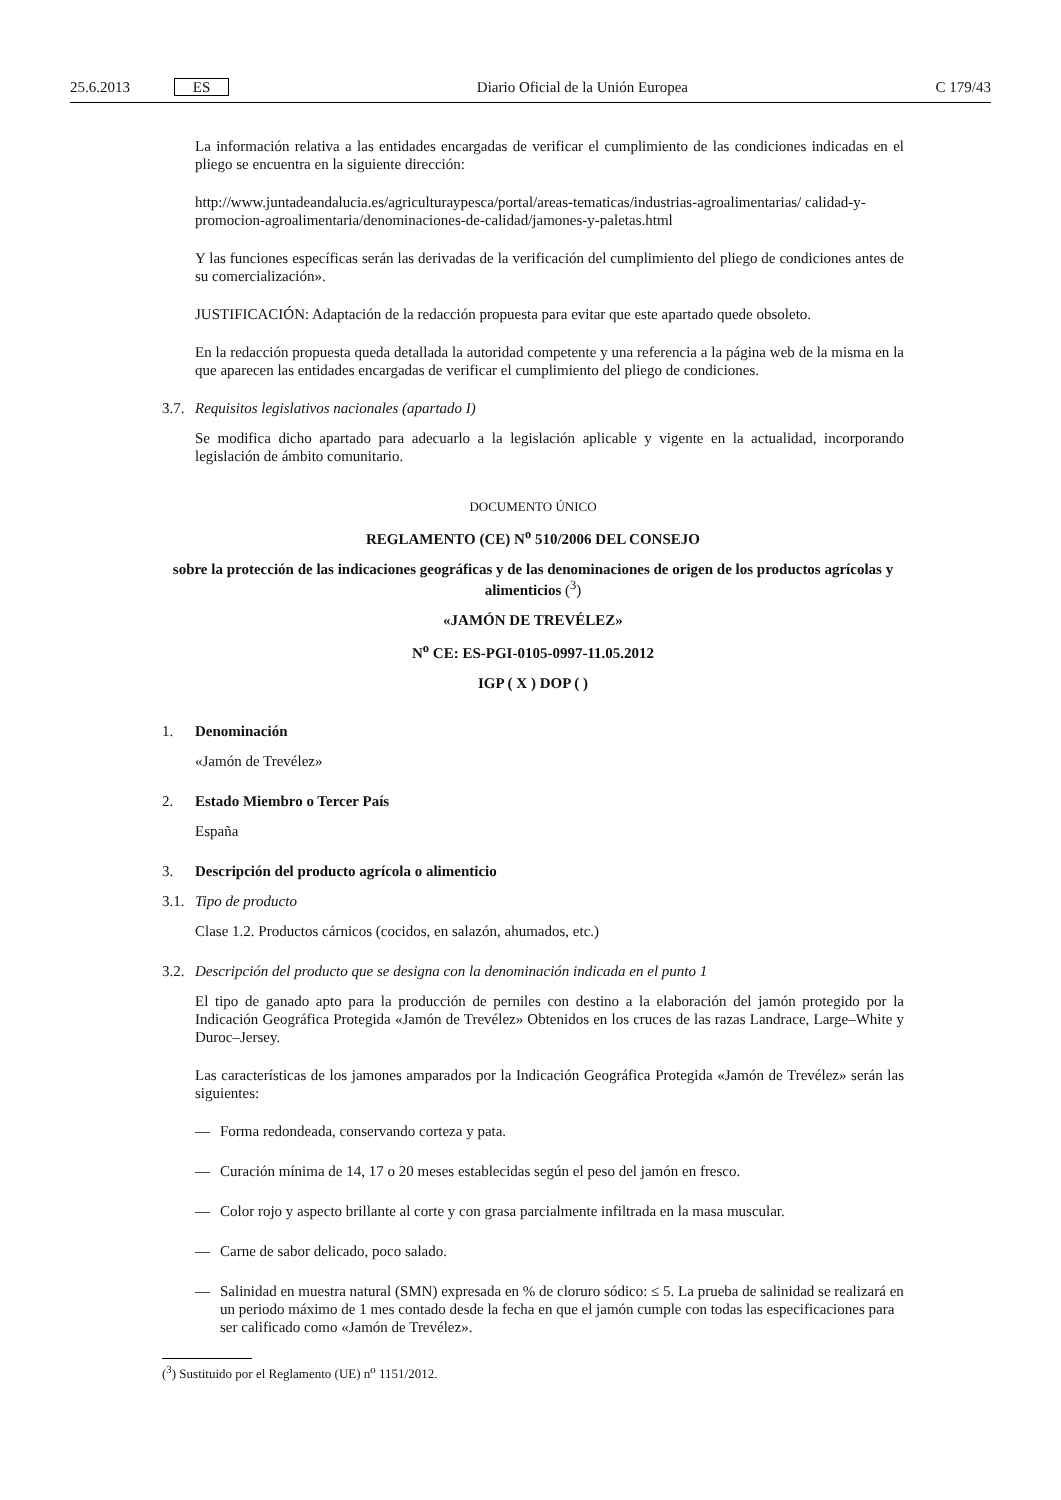25.6.2013 ES Diario Oficial de la Unión Europea C 179/43
La información relativa a las entidades encargadas de verificar el cumplimiento de las condiciones indicadas en el pliego se encuentra en la siguiente dirección:
http://www.juntadeandalucia.es/agriculturaypesca/portal/areas-tematicas/industrias-agroalimentarias/ calidad-y-promocion-agroalimentaria/denominaciones-de-calidad/jamones-y-paletas.html
Y las funciones específicas serán las derivadas de la verificación del cumplimiento del pliego de condiciones antes de su comercialización».
JUSTIFICACIÓN: Adaptación de la redacción propuesta para evitar que este apartado quede obsoleto.
En la redacción propuesta queda detallada la autoridad competente y una referencia a la página web de la misma en la que aparecen las entidades encargadas de verificar el cumplimiento del pliego de condiciones.
3.7. Requisitos legislativos nacionales (apartado I)
Se modifica dicho apartado para adecuarlo a la legislación aplicable y vigente en la actualidad, incorporando legislación de ámbito comunitario.
DOCUMENTO ÚNICO
REGLAMENTO (CE) N<sup>o</sup> 510/2006 DEL CONSEJO
sobre la protección de las indicaciones geográficas y de las denominaciones de origen de los productos agrícolas y alimenticios (<sup>3</sup>)
«JAMÓN DE TREVÉLEZ»
N<sup>o</sup> CE: ES-PGI-0105-0997-11.05.2012
IGP ( X ) DOP ( )
1. Denominación
«Jamón de Trevélez»
2. Estado Miembro o Tercer País
España
3. Descripción del producto agrícola o alimenticio
3.1. Tipo de producto
Clase 1.2. Productos cárnicos (cocidos, en salazón, ahumados, etc.)
3.2. Descripción del producto que se designa con la denominación indicada en el punto 1
El tipo de ganado apto para la producción de perniles con destino a la elaboración del jamón protegido por la Indicación Geográfica Protegida «Jamón de Trevélez» Obtenidos en los cruces de las razas Landrace, Large–White y Duroc–Jersey.
Las características de los jamones amparados por la Indicación Geográfica Protegida «Jamón de Trevélez» serán las siguientes:
— Forma redondeada, conservando corteza y pata.
— Curación mínima de 14, 17 o 20 meses establecidas según el peso del jamón en fresco.
— Color rojo y aspecto brillante al corte y con grasa parcialmente infiltrada en la masa muscular.
— Carne de sabor delicado, poco salado.
— Salinidad en muestra natural (SMN) expresada en % de cloruro sódico: ≤ 5. La prueba de salinidad se realizará en un periodo máximo de 1 mes contado desde la fecha en que el jamón cumple con todas las especificaciones para ser calificado como «Jamón de Trevélez».
(<sup>3</sup>) Sustituido por el Reglamento (UE) n<sup>o</sup> 1151/2012.